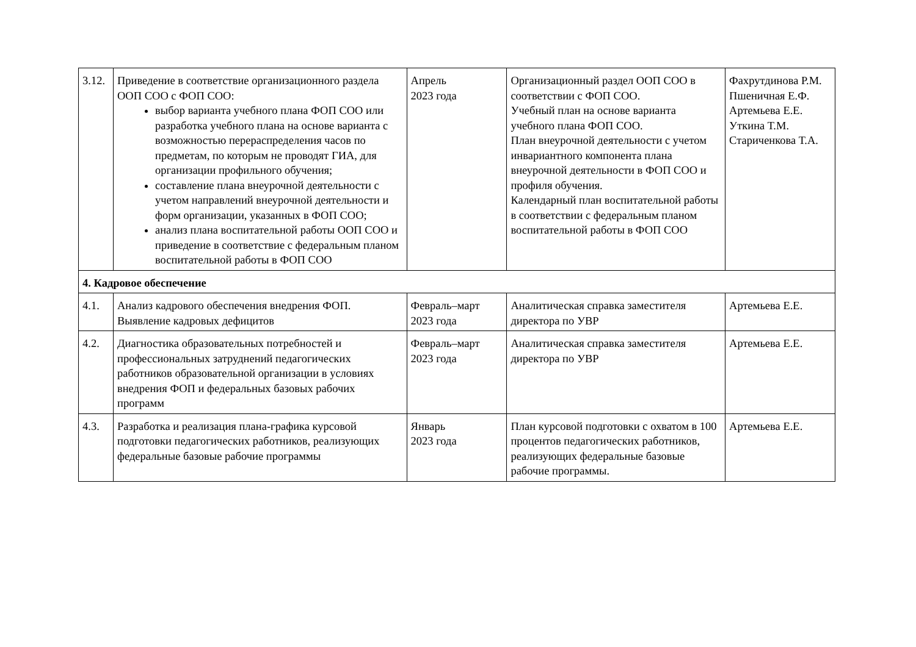| 3.12. | Приведение в соответствие организационного раздела ООП СОО с ФОП СОО: выбор варианта учебного плана ФОП СОО или разработка учебного плана на основе варианта с возможностью перераспределения часов по предметам, по которым не проводят ГИА, для организации профильного обучения; составление плана внеурочной деятельности с учетом направлений внеурочной деятельности и форм организации, указанных в ФОП СОО; анализ плана воспитательной работы ООП СОО и приведение в соответствие с федеральным планом воспитательной работы в ФОП СОО | Апрель 2023 года | Организационный раздел ООП СОО в соответствии с ФОП СОО. Учебный план на основе варианта учебного плана ФОП СОО. План внеурочной деятельности с учетом инвариантного компонента плана внеурочной деятельности в ФОП СОО и профиля обучения. Календарный план воспитательной работы в соответствии с федеральным планом воспитательной работы в ФОП СОО | Фахрутдинова Р.М. Пшеничная Е.Ф. Артемьева Е.Е. Уткина Т.М. Стариченкова Т.А. |
| 4. Кадровое обеспечение | | | | |
| 4.1. | Анализ кадрового обеспечения внедрения ФОП. Выявление кадровых дефицитов | Февраль–март 2023 года | Аналитическая справка заместителя директора по УВР | Артемьева Е.Е. |
| 4.2. | Диагностика образовательных потребностей и профессиональных затруднений педагогических работников образовательной организации в условиях внедрения ФОП и федеральных базовых рабочих программ | Февраль–март 2023 года | Аналитическая справка заместителя директора по УВР | Артемьева Е.Е. |
| 4.3. | Разработка и реализация плана-графика курсовой подготовки педагогических работников, реализующих федеральные базовые рабочие программы | Январь 2023 года | План курсовой подготовки с охватом в 100 процентов педагогических работников, реализующих федеральные базовые рабочие программы. | Артемьева Е.Е. |